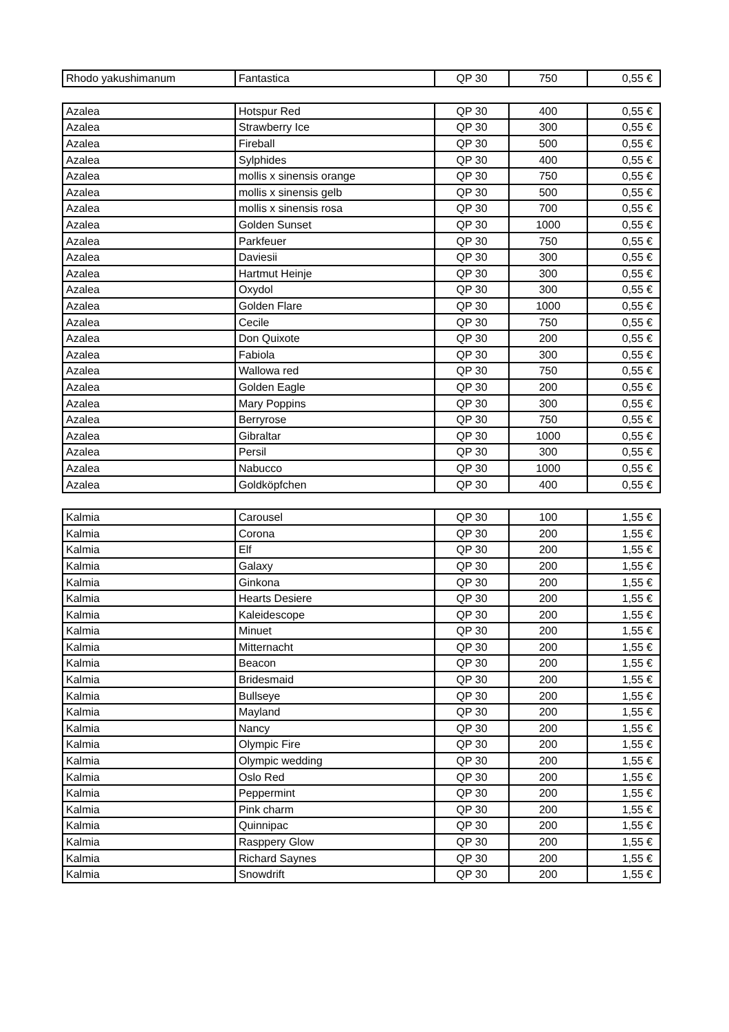| Rhodo yakushimanum | Fantastica | QP 30 | 750 | 0,55 € |
| Azalea | Hotspur Red | QP 30 | 400 | 0,55 € |
| Azalea | Strawberry Ice | QP 30 | 300 | 0,55 € |
| Azalea | Fireball | QP 30 | 500 | 0,55 € |
| Azalea | Sylphides | QP 30 | 400 | 0,55 € |
| Azalea | mollis x sinensis orange | QP 30 | 750 | 0,55 € |
| Azalea | mollis x sinensis gelb | QP 30 | 500 | 0,55 € |
| Azalea | mollis x sinensis rosa | QP 30 | 700 | 0,55 € |
| Azalea | Golden Sunset | QP 30 | 1000 | 0,55 € |
| Azalea | Parkfeuer | QP 30 | 750 | 0,55 € |
| Azalea | Daviesii | QP 30 | 300 | 0,55 € |
| Azalea | Hartmut Heinje | QP 30 | 300 | 0,55 € |
| Azalea | Oxydol | QP 30 | 300 | 0,55 € |
| Azalea | Golden Flare | QP 30 | 1000 | 0,55 € |
| Azalea | Cecile | QP 30 | 750 | 0,55 € |
| Azalea | Don Quixote | QP 30 | 200 | 0,55 € |
| Azalea | Fabiola | QP 30 | 300 | 0,55 € |
| Azalea | Wallowa red | QP 30 | 750 | 0,55 € |
| Azalea | Golden Eagle | QP 30 | 200 | 0,55 € |
| Azalea | Mary Poppins | QP 30 | 300 | 0,55 € |
| Azalea | Berryrose | QP 30 | 750 | 0,55 € |
| Azalea | Gibraltar | QP 30 | 1000 | 0,55 € |
| Azalea | Persil | QP 30 | 300 | 0,55 € |
| Azalea | Nabucco | QP 30 | 1000 | 0,55 € |
| Azalea | Goldköpfchen | QP 30 | 400 | 0,55 € |
| Kalmia | Carousel | QP 30 | 100 | 1,55 € |
| Kalmia | Corona | QP 30 | 200 | 1,55 € |
| Kalmia | Elf | QP 30 | 200 | 1,55 € |
| Kalmia | Galaxy | QP 30 | 200 | 1,55 € |
| Kalmia | Ginkona | QP 30 | 200 | 1,55 € |
| Kalmia | Hearts Desiere | QP 30 | 200 | 1,55 € |
| Kalmia | Kaleidescope | QP 30 | 200 | 1,55 € |
| Kalmia | Minuet | QP 30 | 200 | 1,55 € |
| Kalmia | Mitternacht | QP 30 | 200 | 1,55 € |
| Kalmia | Beacon | QP 30 | 200 | 1,55 € |
| Kalmia | Bridesmaid | QP 30 | 200 | 1,55 € |
| Kalmia | Bullseye | QP 30 | 200 | 1,55 € |
| Kalmia | Mayland | QP 30 | 200 | 1,55 € |
| Kalmia | Nancy | QP 30 | 200 | 1,55 € |
| Kalmia | Olympic Fire | QP 30 | 200 | 1,55 € |
| Kalmia | Olympic wedding | QP 30 | 200 | 1,55 € |
| Kalmia | Oslo Red | QP 30 | 200 | 1,55 € |
| Kalmia | Peppermint | QP 30 | 200 | 1,55 € |
| Kalmia | Pink charm | QP 30 | 200 | 1,55 € |
| Kalmia | Quinnipac | QP 30 | 200 | 1,55 € |
| Kalmia | Rasppery Glow | QP 30 | 200 | 1,55 € |
| Kalmia | Richard Saynes | QP 30 | 200 | 1,55 € |
| Kalmia | Snowdrift | QP 30 | 200 | 1,55 € |